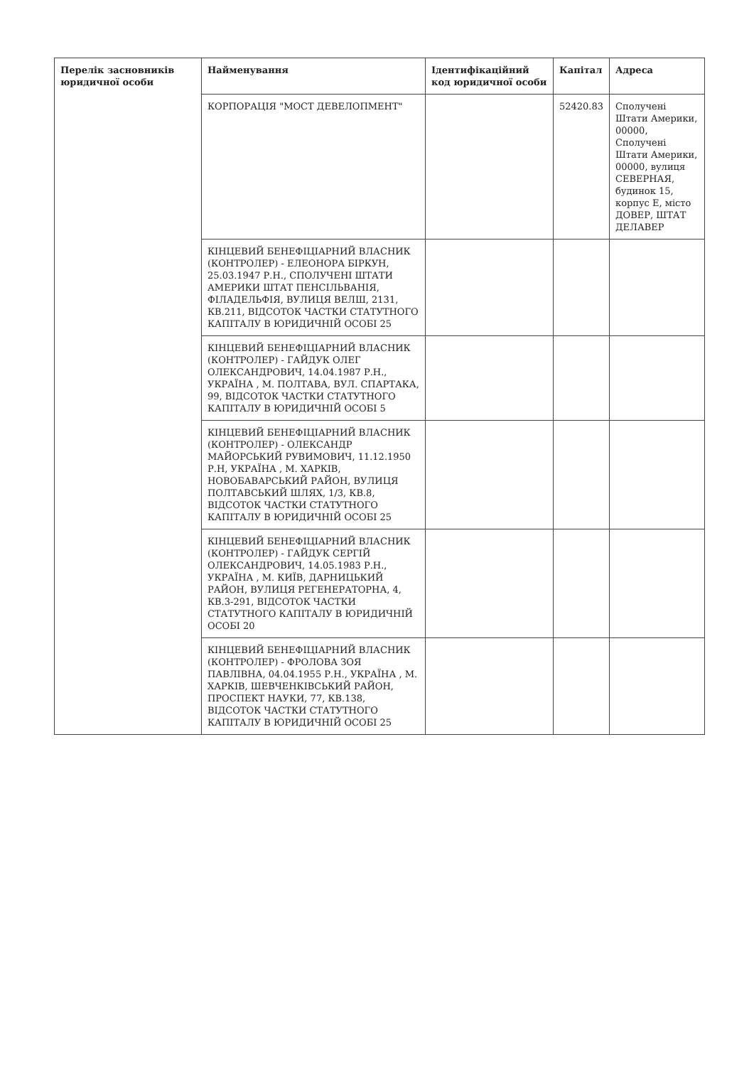| Перелік засновників юридичної особи | Найменування | Ідентифікаційний код юридичної особи | Капітал | Адреса |
| --- | --- | --- | --- | --- |
| | КОРПОРАЦІЯ "МОСТ ДЕВЕЛОПМЕНТ" | | 52420.83 | Сполучені Штати Америки, 00000, Сполучені Штати Америки, 00000, вулиця СЕВЕРНАЯ, будинок 15, корпус Е, місто ДОВЕР, ШТАТ ДЕЛАВЕР |
| | КІНЦЕВИЙ БЕНЕФІЦІАРНИЙ ВЛАСНИК (КОНТРОЛЕР) - ЕЛЕОНОРА БІРКУН, 25.03.1947 Р.Н., СПОЛУЧЕНІ ШТАТИ АМЕРИКИ ШТАТ ПЕНСІЛЬВАНІЯ, ФІЛАДЕЛЬФІЯ, ВУЛИЦЯ ВЕЛШ, 2131, КВ.211, ВІДСОТОК ЧАСТКИ СТАТУТНОГО КАПІТАЛУ В ЮРИДИЧНІЙ ОСОБІ 25 | | | |
| | КІНЦЕВИЙ БЕНЕФІЦІАРНИЙ ВЛАСНИК (КОНТРОЛЕР) - ГАЙДУК ОЛЕГ ОЛЕКСАНДРОВИЧ, 14.04.1987 Р.Н., УКРАЇНА , М. ПОЛТАВА, ВУЛ. СПАРТАКА, 99, ВІДСОТОК ЧАСТКИ СТАТУТНОГО КАПІТАЛУ В ЮРИДИЧНІЙ ОСОБІ 5 | | | |
| | КІНЦЕВИЙ БЕНЕФІЦІАРНИЙ ВЛАСНИК (КОНТРОЛЕР) - ОЛЕКСАНДР МАЙОРСЬКИЙ РУВИМОВИЧ, 11.12.1950 Р.Н, УКРАЇНА , М. ХАРКІВ, НОВОБАВАРСЬКИЙ РАЙОН, ВУЛИЦЯ ПОЛТАВСЬКИЙ ШЛЯХ, 1/3, КВ.8, ВІДСОТОК ЧАСТКИ СТАТУТНОГО КАПІТАЛУ В ЮРИДИЧНІЙ ОСОБІ 25 | | | |
| | КІНЦЕВИЙ БЕНЕФІЦІАРНИЙ ВЛАСНИК (КОНТРОЛЕР) - ГАЙДУК СЕРГІЙ ОЛЕКСАНДРОВИЧ, 14.05.1983 Р.Н., УКРАЇНА , М. КИЇВ, ДАРНИЦЬКИЙ РАЙОН, ВУЛИЦЯ РЕГЕНЕРАТОРНА, 4, КВ.3-291, ВІДСОТОК ЧАСТКИ СТАТУТНОГО КАПІТАЛУ В ЮРИДИЧНІЙ ОСОБІ 20 | | | |
| | КІНЦЕВИЙ БЕНЕФІЦІАРНИЙ ВЛАСНИК (КОНТРОЛЕР) - ФРОЛОВА ЗОЯ ПАВЛІВНА, 04.04.1955 Р.Н., УКРАЇНА , М. ХАРКІВ, ШЕВЧЕНКІВСЬКИЙ РАЙОН, ПРОСПЕКТ НАУКИ, 77, КВ.138, ВІДСОТОК ЧАСТКИ СТАТУТНОГО КАПІТАЛУ В ЮРИДИЧНІЙ ОСОБІ 25 | | | |